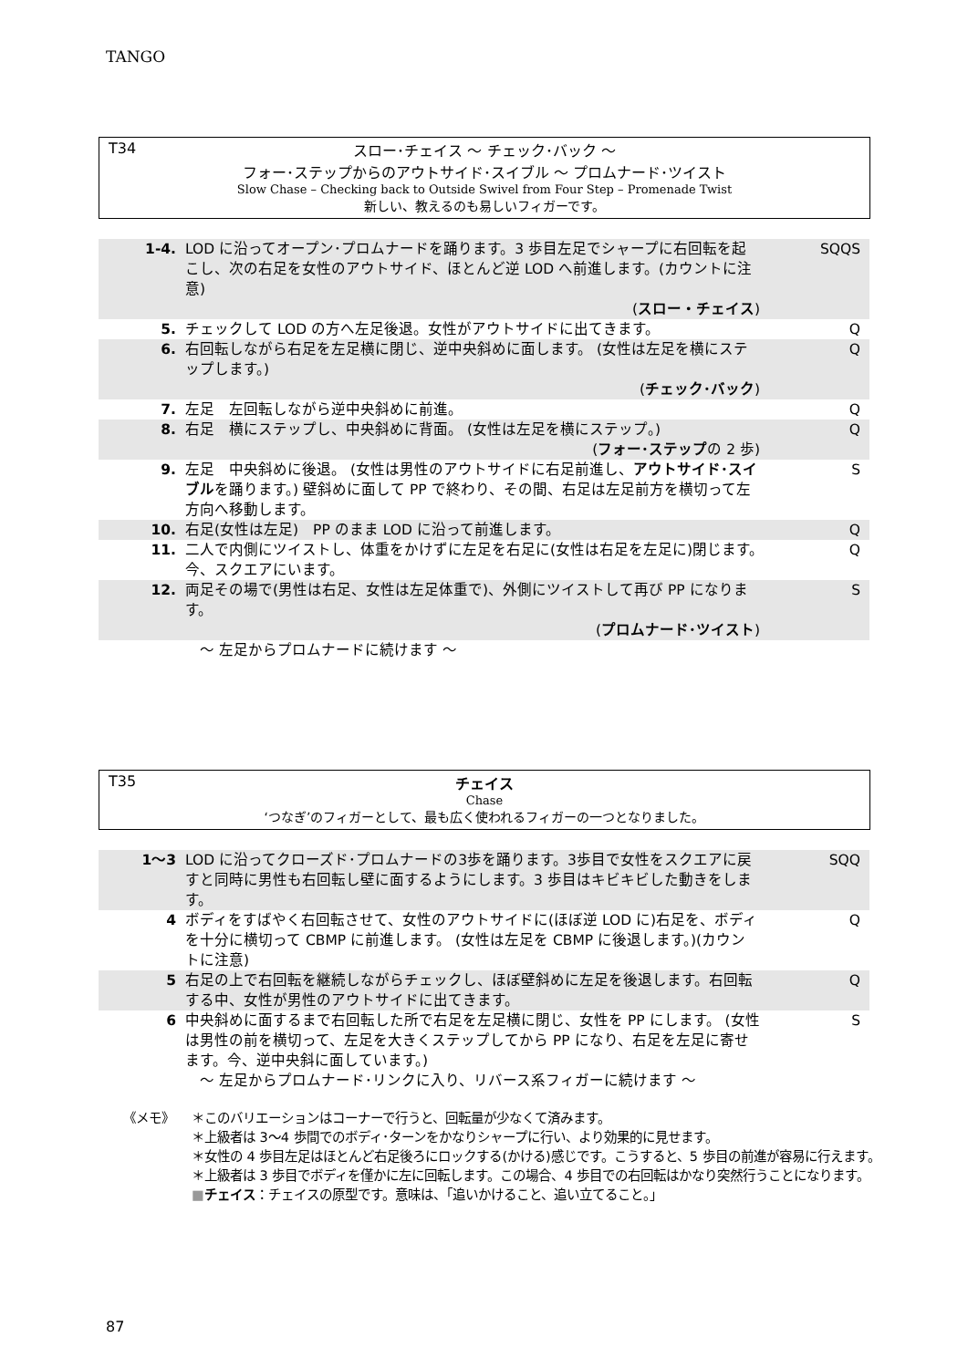TANGO
T34
スロー･チェイス ～ チェック･バック ～
フォー･ステップからのアウトサイド･スイブル ～ プロムナード･ツイスト
Slow Chase – Checking back to Outside Swivel from Four Step – Promenade Twist
新しい、教えるのも易しいフィガーです。
| 1-4. | LOD に沿ってオープン･プロムナードを踊ります。3 歩目左足でシャープに右回転を起こし、次の右足を女性のアウトサイド、ほとんど逆 LOD へ前進します。(カウントに注意) ( スロー・チェイス ) | SQQS |
| 5. | チェックして LOD の方へ左足後退。女性がアウトサイドに出てきます。 | Q |
| 6. | 右回転しながら右足を左足横に閉じ、逆中央斜めに面します。 (女性は左足を横にステップします。) ( チェック･バック ) | Q |
| 7. | 左足 左回転しながら逆中央斜めに前進。 | Q |
| 8. | 右足 横にステップし、中央斜めに背面。 (女性は左足を横にステップ。) ( フォー･ステップ の 2 歩) | Q |
| 9. | 左足 中央斜めに後退。 (女性は男性のアウトサイドに右足前進し、 アウトサイド･スイブル を踊ります。) 壁斜めに面して PP で終わり、その間、右足は左足前方を横切って左方向へ移動します。 | S |
| 10. | 右足(女性は左足) PP のまま LOD に沿って前進します。 | Q |
| 11. | 二人で内側にツイストし、体重をかけずに左足を右足に(女性は右足を左足に)閉じます。 今、スクエアにいます。 | Q |
| 12. | 両足その場で(男性は右足、女性は左足体重で)、外側にツイストして再び PP になります。 ( プロムナード･ツイスト ) | S |
| | ～ 左足からプロムナードに続けます ～ | |
T35
チェイス
Chase
‘つなぎ’のフィガーとして、最も広く使われるフィガーの一つとなりました。
| 1～3 | LOD に沿ってクローズド･プロムナードの3歩を踊ります。3歩目で女性をスクエアに戻すと同時に男性も右回転し壁に面するようにします。3 歩目はキビキビした動きをします。 | SQQ |
| 4 | ボディをすばやく右回転させて、女性のアウトサイドに(ほぼ逆 LOD に)右足を、ボディを十分に横切って CBMP に前進します。 (女性は左足を CBMP に後退します。)(カウントに注意) | Q |
| 5 | 右足の上で右回転を継続しながらチェックし、ほぼ壁斜めに左足を後退します。右回転する中、女性が男性のアウトサイドに出てきます。 | Q |
| 6 | 中央斜めに面するまで右回転した所で右足を左足横に閉じ、女性を PP にします。 (女性は男性の前を横切って、左足を大きくステップしてから PP になり、右足を左足に寄せます。今、逆中央斜に面しています。) ～ 左足からプロムナード･リンクに入り、リバース系フィガーに続けます ～ | S |
《メモ》
＊このバリエーションはコーナーで行うと、回転量が少なくて済みます。
＊上級者は 3～4 歩間でのボディ･ターンをかなりシャープに行い、より効果的に見せます。
＊女性の 4 歩目左足はほとんど右足後ろにロックする(かける)感じです。こうすると、5 歩目の前進が容易に行えます。
＊上級者は 3 歩目でボディを僅かに左に回転します。この場合、4 歩目での右回転はかなり突然行うことになります。
■チェイス：チェイスの原型です。意味は、「追いかけること、追い立てること。」
87